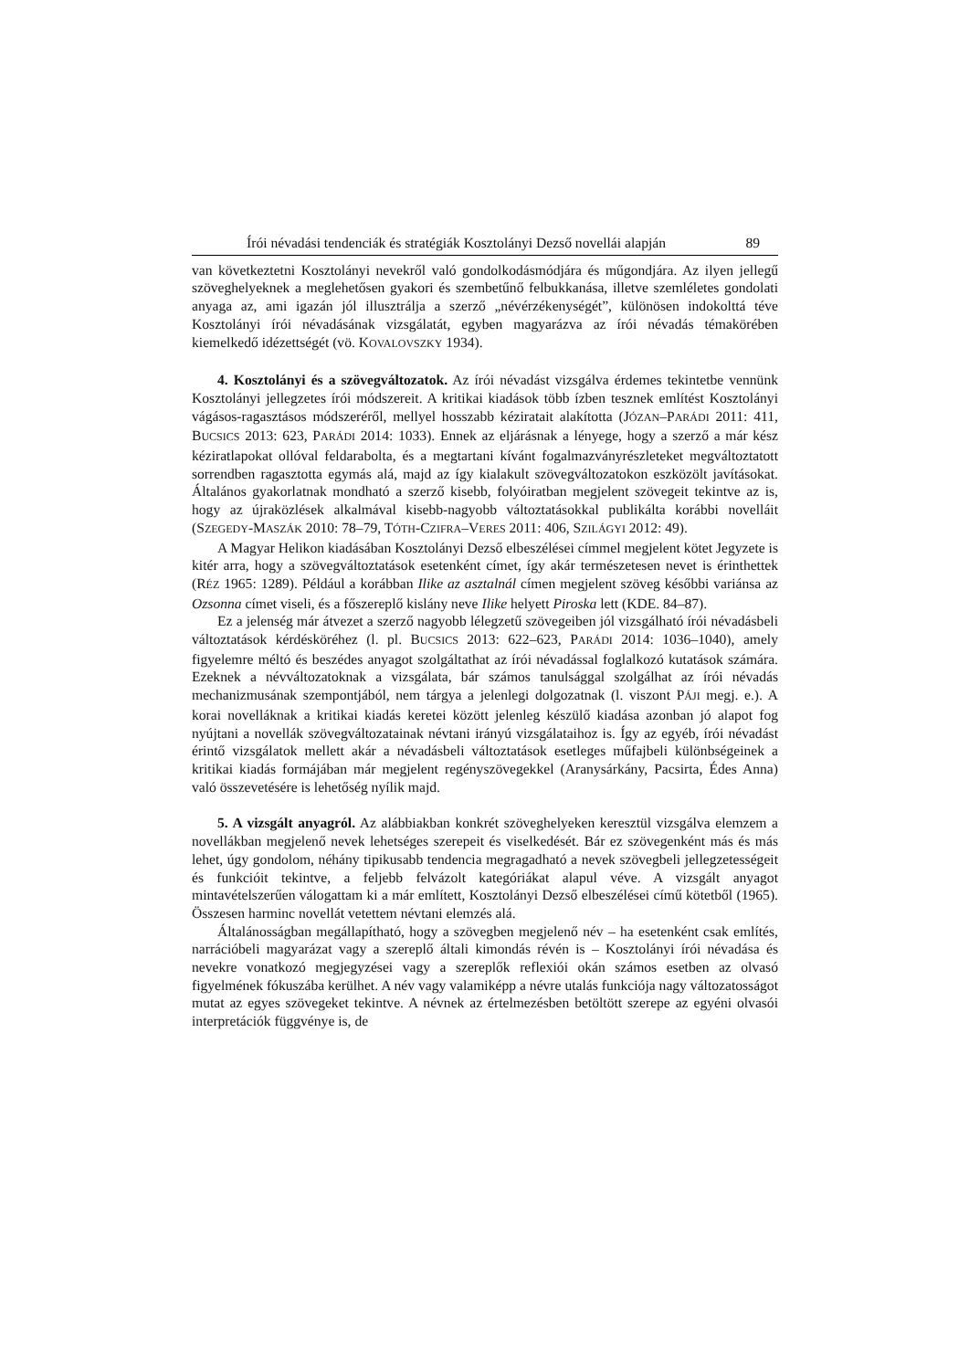Írói névadási tendenciák és stratégiák Kosztolányi Dezső novellái alapján 89
van következtetni Kosztolányi nevekről való gondolkodásmódjára és műgondjára. Az ilyen jellegű szöveghelyeknek a meglehetősen gyakori és szembetűnő felbukkanása, illetve szemléletes gondolati anyaga az, ami igazán jól illusztrálja a szerző „névérzékenységét”, különösen indokolttá téve Kosztolányi írói névadásának vizsgálatát, egyben magyarázva az írói névadás témakörében kiemelkedő idézettségét (vö. KOVALOVSZKY 1934).
4. Kosztolányi és a szövegváltozatok. Az írói névadást vizsgálva érdemes tekintetbe vennünk Kosztolányi jellegzetes írói módszereit. A kritikai kiadások több ízben tesznek említést Kosztolányi vágásos-ragasztásos módszeréről, mellyel hosszabb kéziratait alakította (JÓZAN–PARÁDI 2011: 411, BUCSICS 2013: 623, PARÁDI 2014: 1033). Ennek az eljárásnak a lényege, hogy a szerző a már kész kéziratlapokat ollóval feldarabolta, és a megtartani kívánt fogalmazványrészleteket megváltoztatott sorrendben ragasztotta egymás alá, majd az így kialakult szövegváltozatokon eszközölt javításokat. Általános gyakorlatnak mondható a szerző kisebb, folyóiratban megjelent szövegeit tekintve az is, hogy az újraközlések alkalmával kisebb-nagyobb változtatásokkal publikálta korábbi novelláit (SZEGEDY-MASZÁK 2010: 78–79, TÓTH-CZIFRA–VERES 2011: 406, SZILÁGYI 2012: 49).
A Magyar Helikon kiadásában Kosztolányi Dezső elbeszélései címmel megjelent kötet Jegyzete is kitér arra, hogy a szövegváltoztatások esetenként címet, így akár természetesen nevet is érinthettek (RÉZ 1965: 1289). Például a korábban Ilike az asztalnál címen megjelent szöveg későbbi variánsa az Ozsonna címet viseli, és a főszereplő kislány neve Ilike helyett Piroska lett (KDE. 84–87).
Ez a jelenség már átvezet a szerző nagyobb lélegzetű szövegeiben jól vizsgálható írói névadásbeli változtatások kérdésköréhez (l. pl. BUCSICS 2013: 622–623, PARÁDI 2014: 1036–1040), amely figyelemre méltó és beszédes anyagot szolgáltathat az írói névadással foglalkozó kutatások számára. Ezeknek a névváltozatoknak a vizsgálata, bár számos tanulsággal szolgálhat az írói névadás mechanizmusának szempontjából, nem tárgya a jelenlegi dolgozatnak (l. viszont PÁJI megj. e.). A korai novelláknak a kritikai kiadás keretei között jelenleg készülő kiadása azonban jó alapot fog nyújtani a novellák szövegváltozatainak névtani irányú vizsgálataihoz is. Így az egyéb, írói névadást érintő vizsgálatok mellett akár a névadásbeli változtatások esetleges műfajbeli különbségeinek a kritikai kiadás formájában már megjelent regényszövegekkel (Aranysárkány, Pacsirta, Édes Anna) való összevetésére is lehetőség nyílik majd.
5. A vizsgált anyagról. Az alábbiakban konkrét szöveghelyeken keresztül vizsgálva elemzem a novellákban megjelenő nevek lehetséges szerepeit és viselkedését. Bár ez szövegenként más és más lehet, úgy gondolom, néhány tipikusabb tendencia megragadható a nevek szövegbeli jellegzetességeit és funkcióit tekintve, a feljebb felvázolt kategóriákat alapul véve. A vizsgált anyagot mintavételszerűen válogattam ki a már említett, Kosztolányi Dezső elbeszélései című kötetből (1965). Összesen harminc novellát vetettem névtani elemzés alá.
Általánosságban megállapítható, hogy a szövegben megjelenő név – ha esetenként csak említés, narrációbeli magyarázat vagy a szereplő általi kimondás révén is – Kosztolányi írói névadása és nevekre vonatkozó megjegyzései vagy a szereplők reflexiói okán számos esetben az olvasó figyelmének fókuszába kerülhet. A név vagy valamiképp a névre utalás funkciója nagy változatosságot mutat az egyes szövegeket tekintve. A névnek az értelmezésben betöltött szerepe az egyéni olvasói interpretációk függvénye is, de